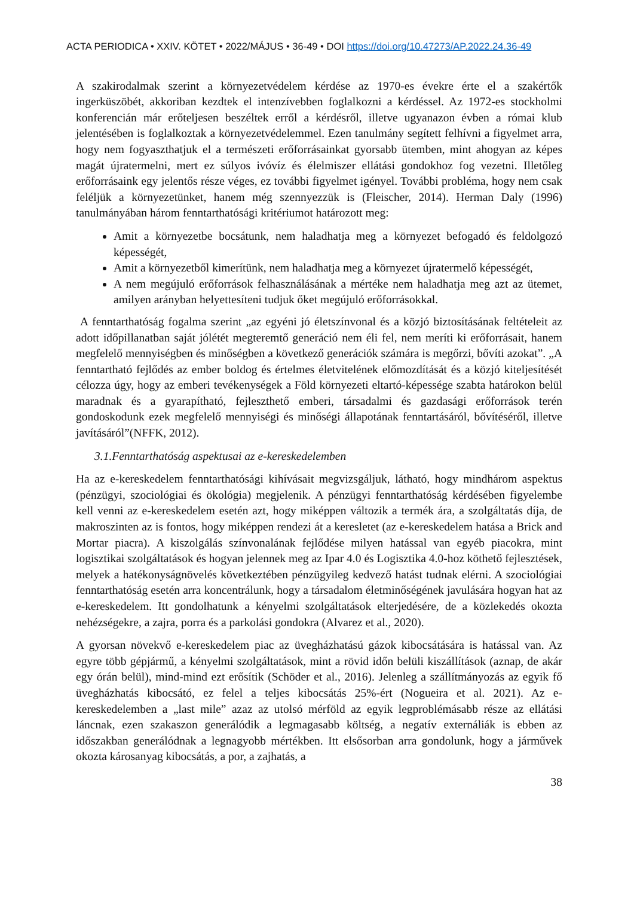ACTA PERIODICA • XXIV. KÖTET • 2022/MÁJUS • 36-49 • DOI https://doi.org/10.47273/AP.2022.24.36-49
A szakirodalmak szerint a környezetvédelem kérdése az 1970-es évekre érte el a szakértők ingerküszöbét, akkoriban kezdtek el intenzívebben foglalkozni a kérdéssel. Az 1972-es stockholmi konferencián már erőteljesen beszéltek erről a kérdésről, illetve ugyanazon évben a római klub jelentésében is foglalkoztak a környezetvédelemmel. Ezen tanulmány segített felhívni a figyelmet arra, hogy nem fogyaszthatjuk el a természeti erőforrásainkat gyorsabb ütemben, mint ahogyan az képes magát újratermelni, mert ez súlyos ivóvíz és élelmiszer ellátási gondokhoz fog vezetni. Illetőleg erőforrásaink egy jelentős része véges, ez további figyelmet igényel. További probléma, hogy nem csak feléljük a környezetünket, hanem még szennyezzük is (Fleischer, 2014). Herman Daly (1996) tanulmányában három fenntarthatósági kritériumot határozott meg:
Amit a környezetbe bocsátunk, nem haladhatja meg a környezet befogadó és feldolgozó képességét,
Amit a környezetből kimerítünk, nem haladhatja meg a környezet újratermelő képességét,
A nem megújuló erőforrások felhasználásának a mértéke nem haladhatja meg azt az ütemet, amilyen arányban helyettesíteni tudjuk őket megújuló erőforrásokkal.
A fenntarthatóság fogalma szerint „az egyéni jó életszínvonal és a közjó biztosításának feltételeit az adott időpillanatban saját jólétét megteremtő generáció nem éli fel, nem meríti ki erőforrásait, hanem megfelelő mennyiségben és minőségben a következő generációk számára is megőrzi, bővíti azokat”. „A fenntartható fejlődés az ember boldog és értelmes életvitelének előmozdítását és a közjó kiteljesítését célozza úgy, hogy az emberi tevékenységek a Föld környezeti eltartó-képessége szabta határokon belül maradnak és a gyarapítható, fejleszthető emberi, társadalmi és gazdasági erőforrások terén gondoskodunk ezek megfelelő mennyiségi és minőségi állapotának fenntartásáról, bővítéséről, illetve javításáról”(NFFK, 2012).
3.1.Fenntarthatóság aspektusai az e-kereskedelemben
Ha az e-kereskedelem fenntarthatósági kihívásait megvizsgáljuk, látható, hogy mindhárom aspektus (pénzügyi, szociológiai és ökológia) megjelenik. A pénzügyi fenntarthatóság kérdésében figyelembe kell venni az e-kereskedelem esetén azt, hogy miképpen változik a termék ára, a szolgáltatás díja, de makroszinten az is fontos, hogy miképpen rendezi át a keresletet (az e-kereskedelem hatása a Brick and Mortar piacra). A kiszolgálás színvonalának fejlődése milyen hatással van egyéb piacokra, mint logisztikai szolgáltatások és hogyan jelennek meg az Ipar 4.0 és Logisztika 4.0-hoz köthető fejlesztések, melyek a hatékonyságnövelés következtében pénzügyileg kedvező hatást tudnak elérni. A szociológiai fenntarthatóság esetén arra koncentrálunk, hogy a társadalom életminőségének javulására hogyan hat az e-kereskedelem. Itt gondolhatunk a kényelmi szolgáltatások elterjedésére, de a közlekedés okozta nehézségekre, a zajra, porra és a parkolási gondokra (Alvarez et al., 2020).
A gyorsan növekvő e-kereskedelem piac az üvegházhatású gázok kibocsátására is hatással van. Az egyre több gépjármű, a kényelmi szolgáltatások, mint a rövid időn belüli kiszállítások (aznap, de akár egy órán belül), mind-mind ezt erősítik (Schöder et al., 2016). Jelenleg a szállítmányozás az egyik fő üvegházhatás kibocsátó, ez felel a teljes kibocsátás 25%-ért (Nogueira et al. 2021). Az e-kereskedelemben a „last mile” azaz az utolsó mérföld az egyik legproblémásabb része az ellátási láncnak, ezen szakaszon generálódik a legmagasabb költség, a negatív externáliák is ebben az időszakban generálódnak a legnagyobb mértékben. Itt elsősorban arra gondolunk, hogy a járművek okozta károsanyag kibocsátás, a por, a zajhatás, a
38